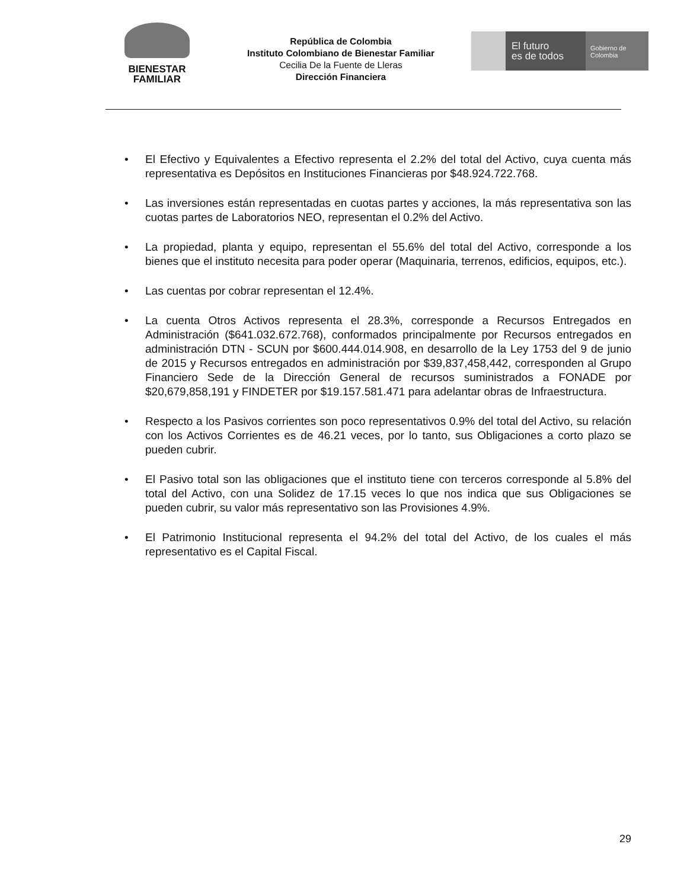BIENESTAR
FAMILIAR
República de Colombia
Instituto Colombiano de Bienestar Familiar
Cecilia De la Fuente de Lleras
Dirección Financiera
El futuro
es de todos
Gobierno de Colombia
• El Efectivo y Equivalentes a Efectivo representa el 2.2% del total del Activo, cuya cuenta más representativa es Depósitos en Instituciones Financieras por $48.924.722.768.
• Las inversiones están representadas en cuotas partes y acciones, la más representativa son las cuotas partes de Laboratorios NEO, representan el 0.2% del Activo.
• La propiedad, planta y equipo, representan el 55.6% del total del Activo, corresponde a los bienes que el instituto necesita para poder operar (Maquinaria, terrenos, edificios, equipos, etc.).
• Las cuentas por cobrar representan el 12.4%.
• La cuenta Otros Activos representa el 28.3%, corresponde a Recursos Entregados en Administración ($641.032.672.768), conformados principalmente por Recursos entregados en administración DTN - SCUN por $600.444.014.908, en desarrollo de la Ley 1753 del 9 de junio de 2015 y Recursos entregados en administración por $39,837,458,442, corresponden al Grupo Financiero Sede de la Dirección General de recursos suministrados a FONADE por $20,679,858,191 y FINDETER por $19.157.581.471 para adelantar obras de Infraestructura.
• Respecto a los Pasivos corrientes son poco representativos 0.9% del total del Activo, su relación con los Activos Corrientes es de 46.21 veces, por lo tanto, sus Obligaciones a corto plazo se pueden cubrir.
• El Pasivo total son las obligaciones que el instituto tiene con terceros corresponde al 5.8% del total del Activo, con una Solidez de 17.15 veces lo que nos indica que sus Obligaciones se pueden cubrir, su valor más representativo son las Provisiones 4.9%.
• El Patrimonio Institucional representa el 94.2% del total del Activo, de los cuales el más representativo es el Capital Fiscal.
29